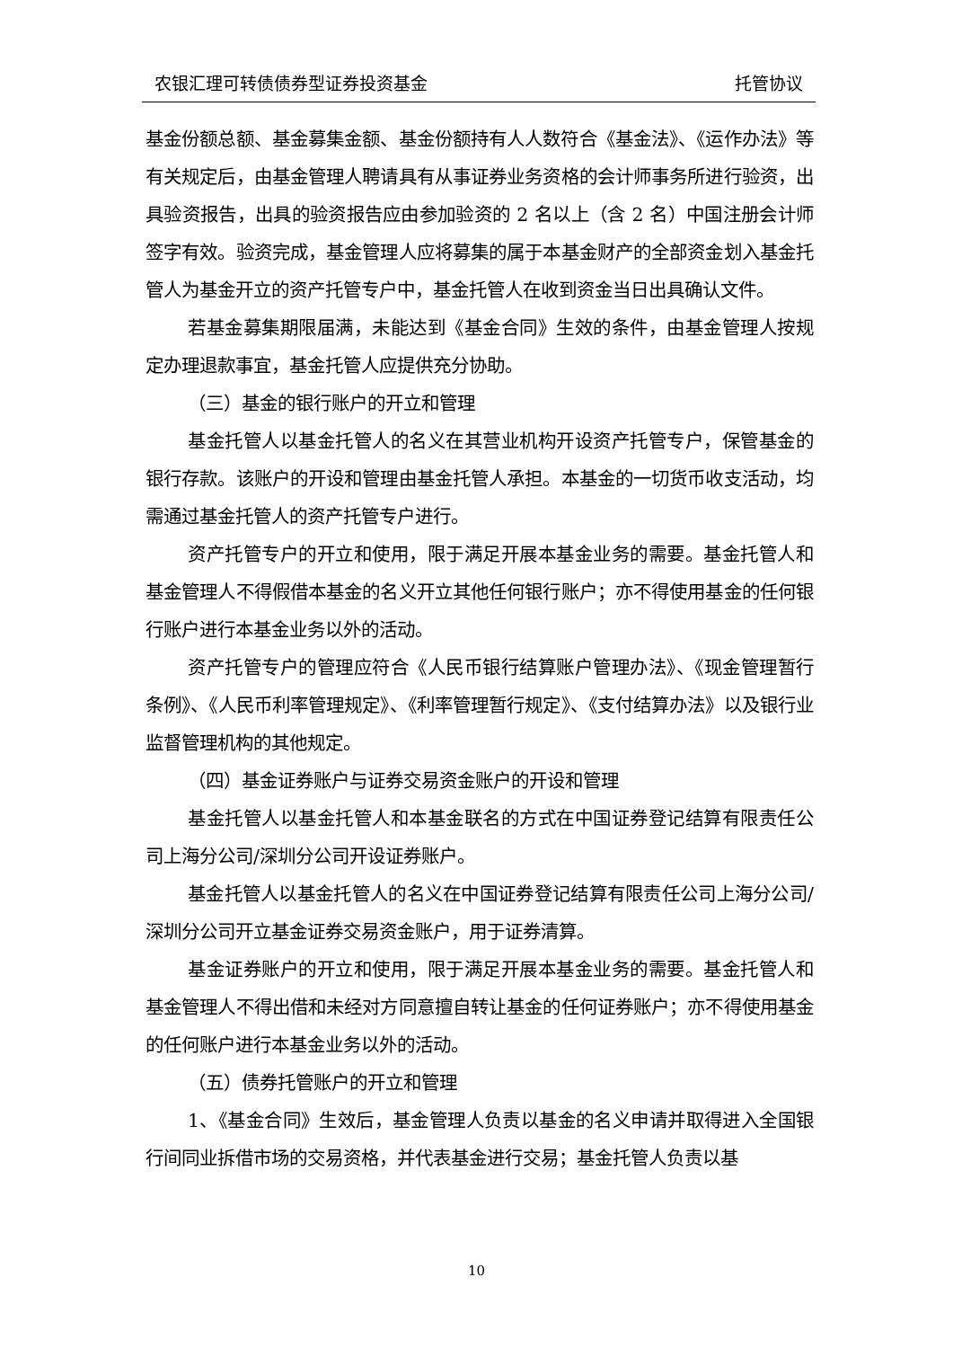农银汇理可转债债券型证券投资基金 托管协议
基金份额总额、基金募集金额、基金份额持有人人数符合《基金法》、《运作办法》等有关规定后，由基金管理人聘请具有从事证券业务资格的会计师事务所进行验资，出具验资报告，出具的验资报告应由参加验资的 2 名以上（含 2 名）中国注册会计师签字有效。验资完成，基金管理人应将募集的属于本基金财产的全部资金划入基金托管人为基金开立的资产托管专户中，基金托管人在收到资金当日出具确认文件。
若基金募集期限届满，未能达到《基金合同》生效的条件，由基金管理人按规定办理退款事宜，基金托管人应提供充分协助。
（三）基金的银行账户的开立和管理
基金托管人以基金托管人的名义在其营业机构开设资产托管专户，保管基金的银行存款。该账户的开设和管理由基金托管人承担。本基金的一切货币收支活动，均需通过基金托管人的资产托管专户进行。
资产托管专户的开立和使用，限于满足开展本基金业务的需要。基金托管人和基金管理人不得假借本基金的名义开立其他任何银行账户；亦不得使用基金的任何银行账户进行本基金业务以外的活动。
资产托管专户的管理应符合《人民币银行结算账户管理办法》、《现金管理暂行条例》、《人民币利率管理规定》、《利率管理暂行规定》、《支付结算办法》以及银行业监督管理机构的其他规定。
（四）基金证券账户与证券交易资金账户的开设和管理
基金托管人以基金托管人和本基金联名的方式在中国证券登记结算有限责任公司上海分公司/深圳分公司开设证券账户。
基金托管人以基金托管人的名义在中国证券登记结算有限责任公司上海分公司/深圳分公司开立基金证券交易资金账户，用于证券清算。
基金证券账户的开立和使用，限于满足开展本基金业务的需要。基金托管人和基金管理人不得出借和未经对方同意擅自转让基金的任何证券账户；亦不得使用基金的任何账户进行本基金业务以外的活动。
（五）债券托管账户的开立和管理
1、《基金合同》生效后，基金管理人负责以基金的名义申请并取得进入全国银行间同业拆借市场的交易资格，并代表基金进行交易；基金托管人负责以基
10